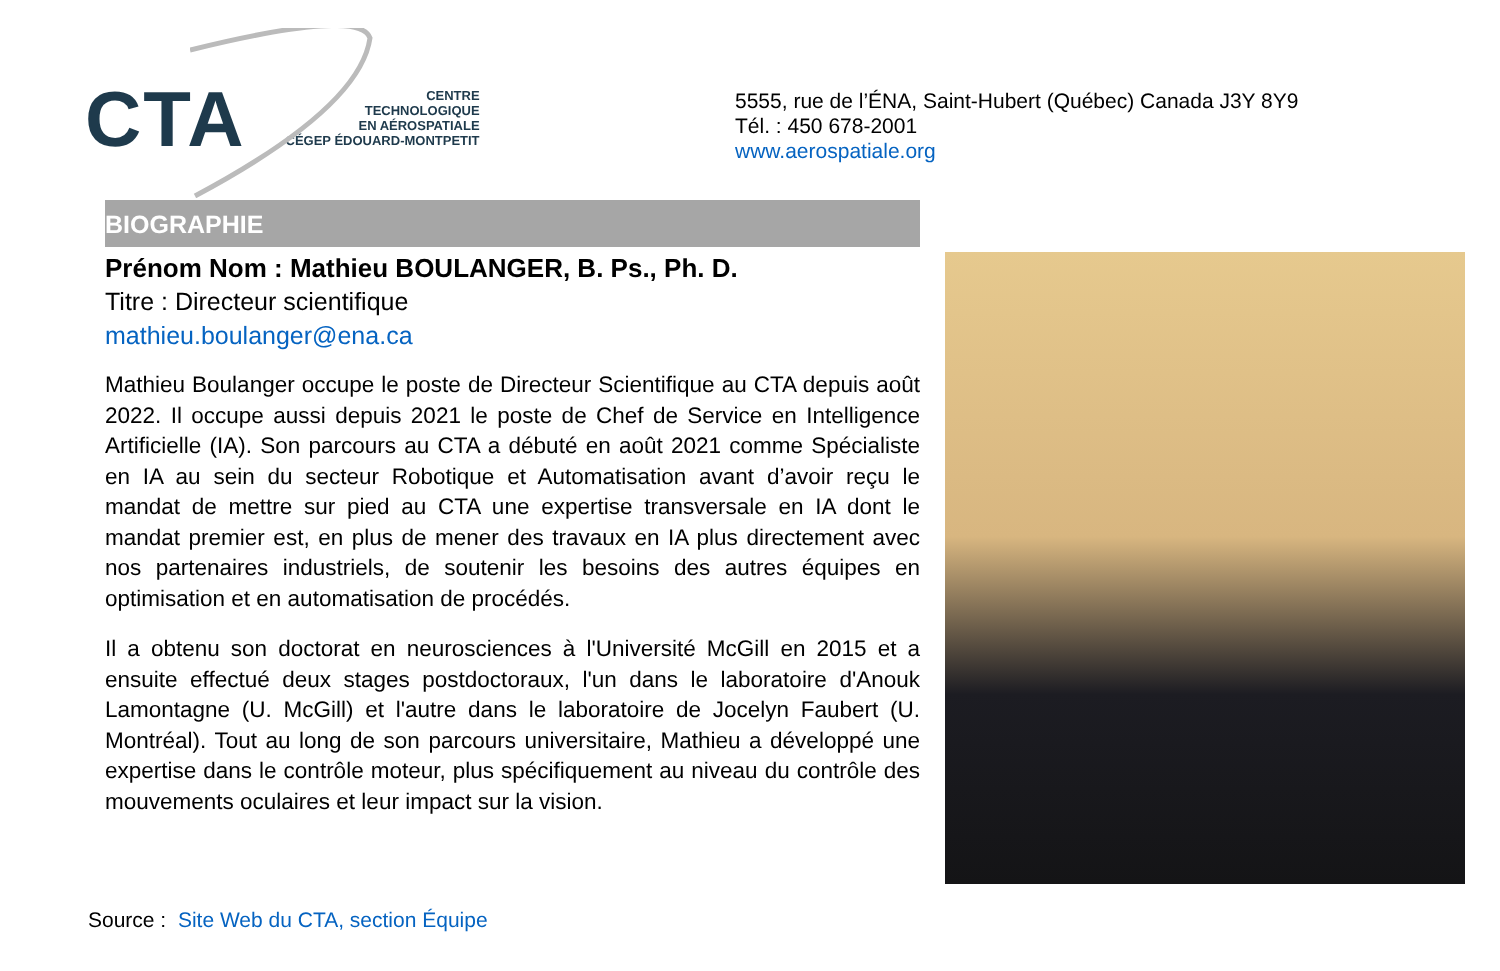CTA
CENTRE
TECHNOLOGIQUE
EN AÉROSPATIALE
CÉGEP ÉDOUARD-MONTPETIT
5555, rue de l’ÉNA, Saint-Hubert (Québec) Canada J3Y 8Y9
Tél. : 450 678-2001
www.aerospatiale.org
BIOGRAPHIE
Prénom Nom : Mathieu BOULANGER, B. Ps., Ph. D.
Titre : Directeur scientifique
mathieu.boulanger@ena.ca
Mathieu Boulanger occupe le poste de Directeur Scientifique au CTA depuis août 2022. Il occupe aussi depuis 2021 le poste de Chef de Service en Intelligence Artificielle (IA). Son parcours au CTA a débuté en août 2021 comme Spécialiste en IA au sein du secteur Robotique et Automatisation avant d’avoir reçu le mandat de mettre sur pied au CTA une expertise transversale en IA dont le mandat premier est, en plus de mener des travaux en IA plus directement avec nos partenaires industriels, de soutenir les besoins des autres équipes en optimisation et en automatisation de procédés.
Il a obtenu son doctorat en neurosciences à l'Université McGill en 2015 et a ensuite effectué deux stages postdoctoraux, l'un dans le laboratoire d'Anouk Lamontagne (U. McGill) et l'autre dans le laboratoire de Jocelyn Faubert (U. Montréal). Tout au long de son parcours universitaire, Mathieu a développé une expertise dans le contrôle moteur, plus spécifiquement au niveau du contrôle des mouvements oculaires et leur impact sur la vision.
Source : Site Web du CTA, section Équipe